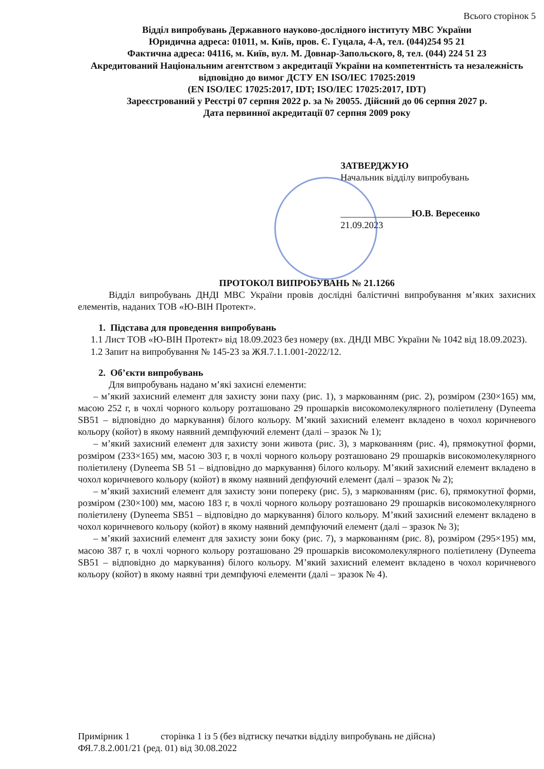Всього сторінок 5
Відділ випробувань Державного науково-дослідного інституту МВС України
Юридична адреса: 01011, м. Київ, пров. Є. Гуцала, 4-А, тел. (044)254 95 21
Фактична адреса: 04116, м. Київ, вул. М. Довнар-Запольского, 8, тел. (044) 224 51 23
Акредитований Національним агентством з акредитації України на компетентність та незалежність відповідно до вимог ДСТУ EN ISO/IEC 17025:2019
(EN ISO/IEC 17025:2017, IDT; ISO/IEC 17025:2017, IDT)
Зареєстрований у Реєстрі 07 серпня 2022 р. за № 20055. Дійсний до 06 серпня 2027 р.
Дата первинної акредитації 07 серпня 2009 року
ЗАТВЕРДЖУЮ
Начальник відділу випробувань
_______________Ю.В. Вересенко
21.09.2023
ПРОТОКОЛ ВИПРОБУВАНЬ № 21.1266
Відділ випробувань ДНДІ МВС України провів дослідні балістичні випробування м’яких захисних елементів, наданих ТОВ «Ю-ВІН Протект».
1. Підстава для проведення випробувань
1.1 Лист ТОВ «Ю-ВІН Протект» від 18.09.2023 без номеру (вх. ДНДІ МВС України № 1042 від 18.09.2023).
1.2 Запит на випробування № 145-23 за ЖЯ.7.1.1.001-2022/12.
2. Об’єкти випробувань
Для випробувань надано м’які захисні елементи:
– м’який захисний елемент для захисту зони паху (рис. 1), з маркованням (рис. 2), розміром (230×165) мм, масою 252 г, в чохлі чорного кольору розташовано 29 прошарків високомолекулярного поліетилену (Dyneema SB51 – відповідно до маркування) білого кольору. М’який захисний елемент вкладено в чохол коричневого кольору (койот) в якому наявний демпфуючий елемент (далі – зразок № 1);
– м’який захисний елемент для захисту зони живота (рис. 3), з маркованням (рис. 4), прямокутної форми, розміром (233×165) мм, масою 303 г, в чохлі чорного кольору розташовано 29 прошарків високомолекулярного поліетилену (Dyneema SB 51 – відповідно до маркування) білого кольору. М’який захисний елемент вкладено в чохол коричневого кольору (койот) в якому наявний депфуючий елемент (далі – зразок № 2);
– м’який захисний елемент для захисту зони попереку (рис. 5), з маркованням (рис. 6), прямокутної форми, розміром (230×100) мм, масою 183 г, в чохлі чорного кольору розташовано 29 прошарків високомолекулярного поліетилену (Dyneema SB51 – відповідно до маркування) білого кольору. М’який захисний елемент вкладено в чохол коричневого кольору (койот) в якому наявний демпфуючий елемент (далі – зразок № 3);
– м’який захисний елемент для захисту зони боку (рис. 7), з маркованням (рис. 8), розміром (295×195) мм, масою 387 г, в чохлі чорного кольору розташовано 29 прошарків високомолекулярного поліетилену (Dyneema SB51 – відповідно до маркування) білого кольору. М’який захисний елемент вкладено в чохол коричневого кольору (койот) в якому наявні три демпфуючі елементи (далі – зразок № 4).
Примірник 1 сторінка 1 із 5 (без відтиску печатки відділу випробувань не дійсна)
ФЯ.7.8.2.001/21 (ред. 01) від 30.08.2022